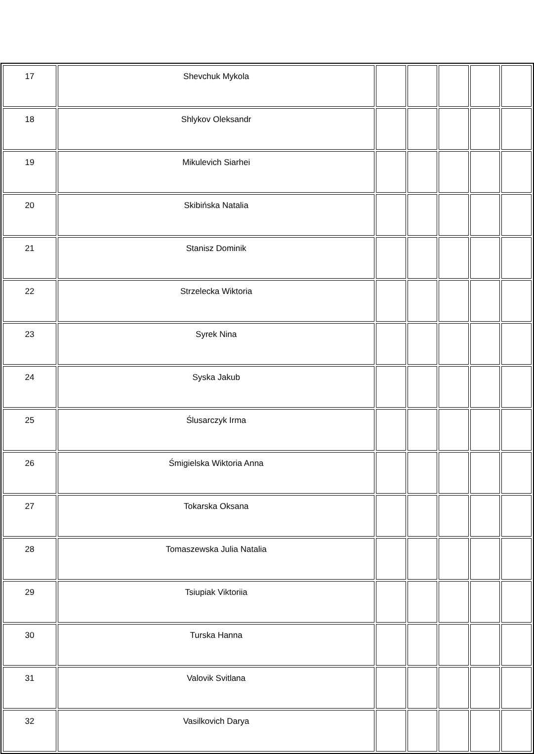| 17 | Shevchuk Mykola | | | | | |
| 18 | Shlykov Oleksandr | | | | | |
| 19 | Mikulevich Siarhei | | | | | |
| 20 | Skibińska Natalia | | | | | |
| 21 | Stanisz Dominik | | | | | |
| 22 | Strzelecka Wiktoria | | | | | |
| 23 | Syrek Nina | | | | | |
| 24 | Syska Jakub | | | | | |
| 25 | Ślusarczyk Irma | | | | | |
| 26 | Śmigielska Wiktoria Anna | | | | | |
| 27 | Tokarska Oksana | | | | | |
| 28 | Tomaszewska Julia Natalia | | | | | |
| 29 | Tsiupiak Viktoriia | | | | | |
| 30 | Turska Hanna | | | | | |
| 31 | Valovik Svitlana | | | | | |
| 32 | Vasilkovich Darya | | | | | |